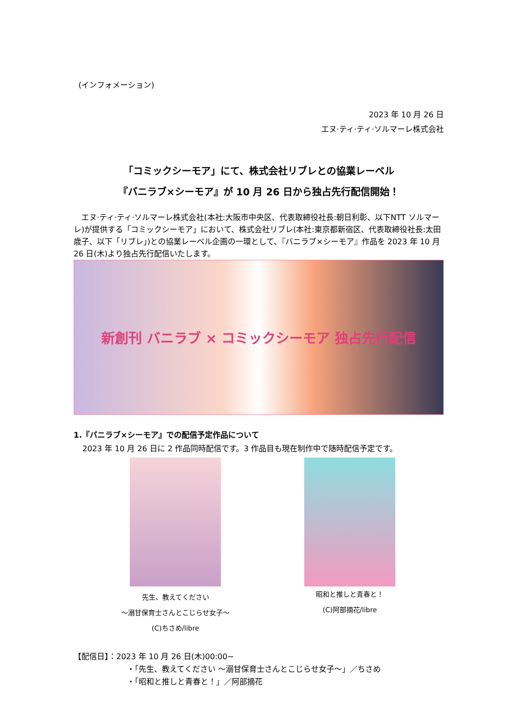(インフォメーション)
2023 年 10 月 26 日
エヌ·ティ·ティ·ソルマーレ株式会社
「コミックシーモア」にて、株式会社リブレとの協業レーベル
『バニラブ×シーモア』が 10 月 26 日から独占先行配信開始！
エヌ·ティ·ティ·ソルマーレ株式会社(本社:大阪市中央区、代表取締役社長:朝日利彰、以下NTT ソルマーレ)が提供する「コミックシーモア」において、株式会社リブレ(本社:東京都新宿区、代表取締役社長:太田歳子、以下「リブレ」)との協業レーベル企画の一環として、『バニラブ×シーモア』作品を 2023 年 10 月 26 日(木)より独占先行配信いたします。
新創刊 バニラブ × コミックシーモア 独占先行配信
1.『バニラブ×シーモア』での配信予定作品について
2023 年 10 月 26 日に 2 作品同時配信です。3 作品目も現在制作中で随時配信予定です。
先生、教えてください
～溺甘保育士さんとこじらせ女子～
(C)ちさめ/libre
昭和と推しと青春と！
(C)阿部摘花/libre
【配信日】：2023 年 10 月 26 日(木)00:00~
・「先生、教えてください ～溺甘保育士さんとこじらせ女子～」／ちさめ
・「昭和と推しと青春と！」／阿部摘花